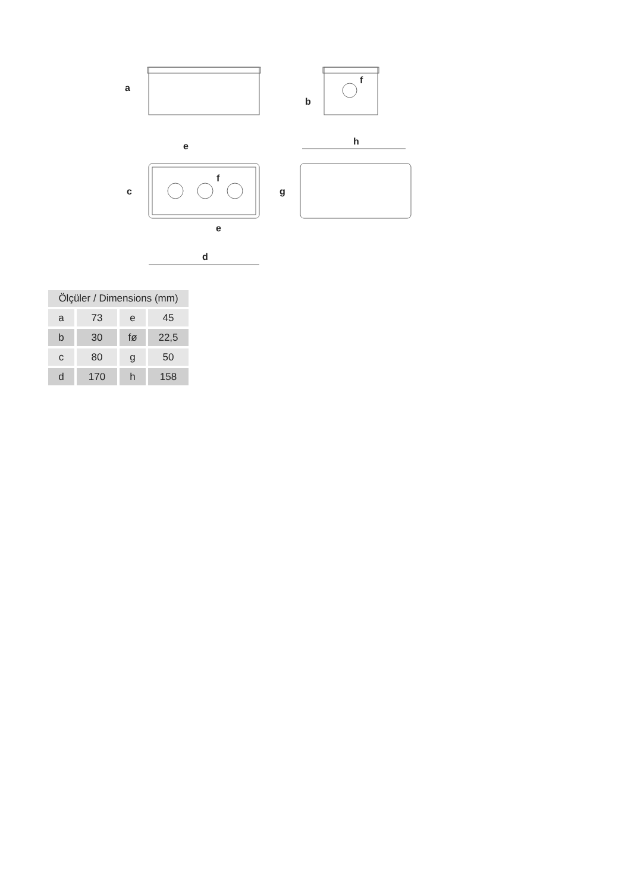a
b
f
c
d
e
e
f
g
h
| Ölçüler / Dimensions (mm) | | | |
| --- | --- | --- | --- |
| a | 73 | e | 45 |
| b | 30 | fø | 22,5 |
| c | 80 | g | 50 |
| d | 170 | h | 158 |